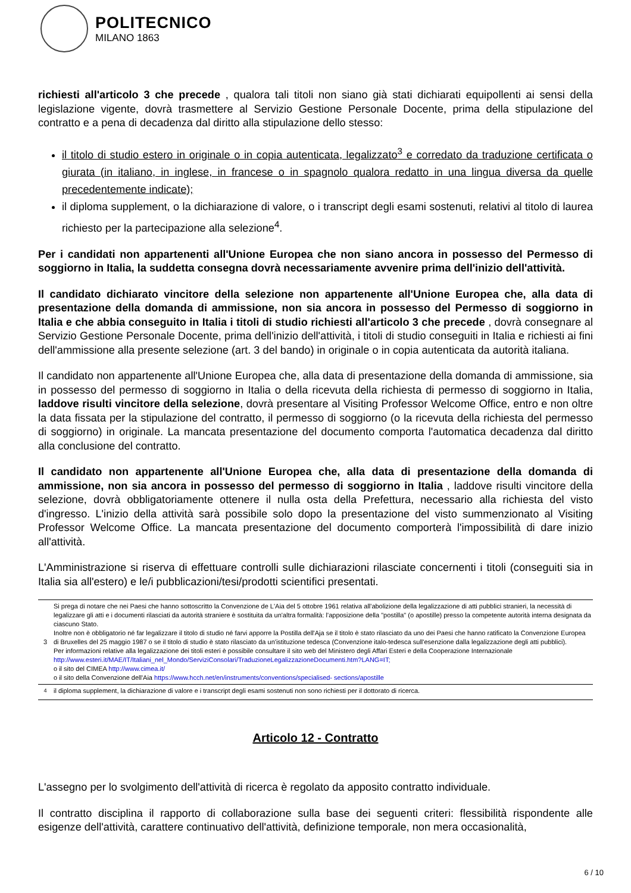POLITECNICO
MILANO 1863
richiesti all'articolo 3 che precede , qualora tali titoli non siano già stati dichiarati equipollenti ai sensi della legislazione vigente, dovrà trasmettere al Servizio Gestione Personale Docente, prima della stipulazione del contratto e a pena di decadenza dal diritto alla stipulazione dello stesso:
il titolo di studio estero in originale o in copia autenticata, legalizzato<sup>3</sup> e corredato da traduzione certificata o giurata (in italiano, in inglese, in francese o in spagnolo qualora redatto in una lingua diversa da quelle precedentemente indicate);
il diploma supplement, o la dichiarazione di valore, o i transcript degli esami sostenuti, relativi al titolo di laurea richiesto per la partecipazione alla selezione<sup>4</sup>.
Per i candidati non appartenenti all'Unione Europea che non siano ancora in possesso del Permesso di soggiorno in Italia, la suddetta consegna dovrà necessariamente avvenire prima dell'inizio dell'attività.
Il candidato dichiarato vincitore della selezione non appartenente all'Unione Europea che, alla data di presentazione della domanda di ammissione, non sia ancora in possesso del Permesso di soggiorno in Italia e che abbia conseguito in Italia i titoli di studio richiesti all'articolo 3 che precede , dovrà consegnare al Servizio Gestione Personale Docente, prima dell'inizio dell'attività, i titoli di studio conseguiti in Italia e richiesti ai fini dell'ammissione alla presente selezione (art. 3 del bando) in originale o in copia autenticata da autorità italiana.
Il candidato non appartenente all'Unione Europea che, alla data di presentazione della domanda di ammissione, sia in possesso del permesso di soggiorno in Italia o della ricevuta della richiesta di permesso di soggiorno in Italia, laddove risulti vincitore della selezione, dovrà presentare al Visiting Professor Welcome Office, entro e non oltre la data fissata per la stipulazione del contratto, il permesso di soggiorno (o la ricevuta della richiesta del permesso di soggiorno) in originale. La mancata presentazione del documento comporta l'automatica decadenza dal diritto alla conclusione del contratto.
Il candidato non appartenente all'Unione Europea che, alla data di presentazione della domanda di ammissione, non sia ancora in possesso del permesso di soggiorno in Italia , laddove risulti vincitore della selezione, dovrà obbligatoriamente ottenere il nulla osta della Prefettura, necessario alla richiesta del visto d'ingresso. L'inizio della attività sarà possibile solo dopo la presentazione del visto summenzionato al Visiting Professor Welcome Office. La mancata presentazione del documento comporterà l'impossibilità di dare inizio all'attività.
L'Amministrazione si riserva di effettuare controlli sulle dichiarazioni rilasciate concernenti i titoli (conseguiti sia in Italia sia all'estero) e le/i pubblicazioni/tesi/prodotti scientifici presentati.
| 3 | Si prega di notare che nei Paesi che hanno sottoscritto la Convenzione de L'Aia del 5 ottobre 1961 relativa all'abolizione della legalizzazione di atti pubblici stranieri, la necessità di legalizzare gli atti e i documenti rilasciati da autorità straniere è sostituita da un'altra formalità: l'apposizione della "postilla" (o apostille) presso la competente autorità interna designata da ciascuno Stato. Inoltre non è obbligatorio né far legalizzare il titolo di studio né farvi apporre la Postilla dell'Aja se il titolo è stato rilasciato da uno dei Paesi che hanno ratificato la Convenzione Europea di Bruxelles del 25 maggio 1987 o se il titolo di studio è stato rilasciato da un'istituzione tedesca (Convenzione italo-tedesca sull'esenzione dalla legalizzazione degli atti pubblici). Per informazioni relative alla legalizzazione dei titoli esteri è possibile consultare il sito web del Ministero degli Affari Esteri e della Cooperazione Internazionale http://www.esteri.it/MAE/IT/Italiani_nel_Mondo/ServiziConsolari/TraduzioneLegalizzazioneDocumenti.htm?LANG=IT; o il sito del CIMEA http://www.cimea.it/ o il sito della Convenzione dell'Aia https://www.hcch.net/en/instruments/conventions/specialised- sections/apostille |
| <sup>4</sup> | il diploma supplement, la dichiarazione di valore e i transcript degli esami sostenuti non sono richiesti per il dottorato di ricerca. |
Articolo 12 - Contratto
L'assegno per lo svolgimento dell'attività di ricerca è regolato da apposito contratto individuale.
Il contratto disciplina il rapporto di collaborazione sulla base dei seguenti criteri: flessibilità rispondente alle esigenze dell'attività, carattere continuativo dell'attività, definizione temporale, non mera occasionalità,
6 / 10